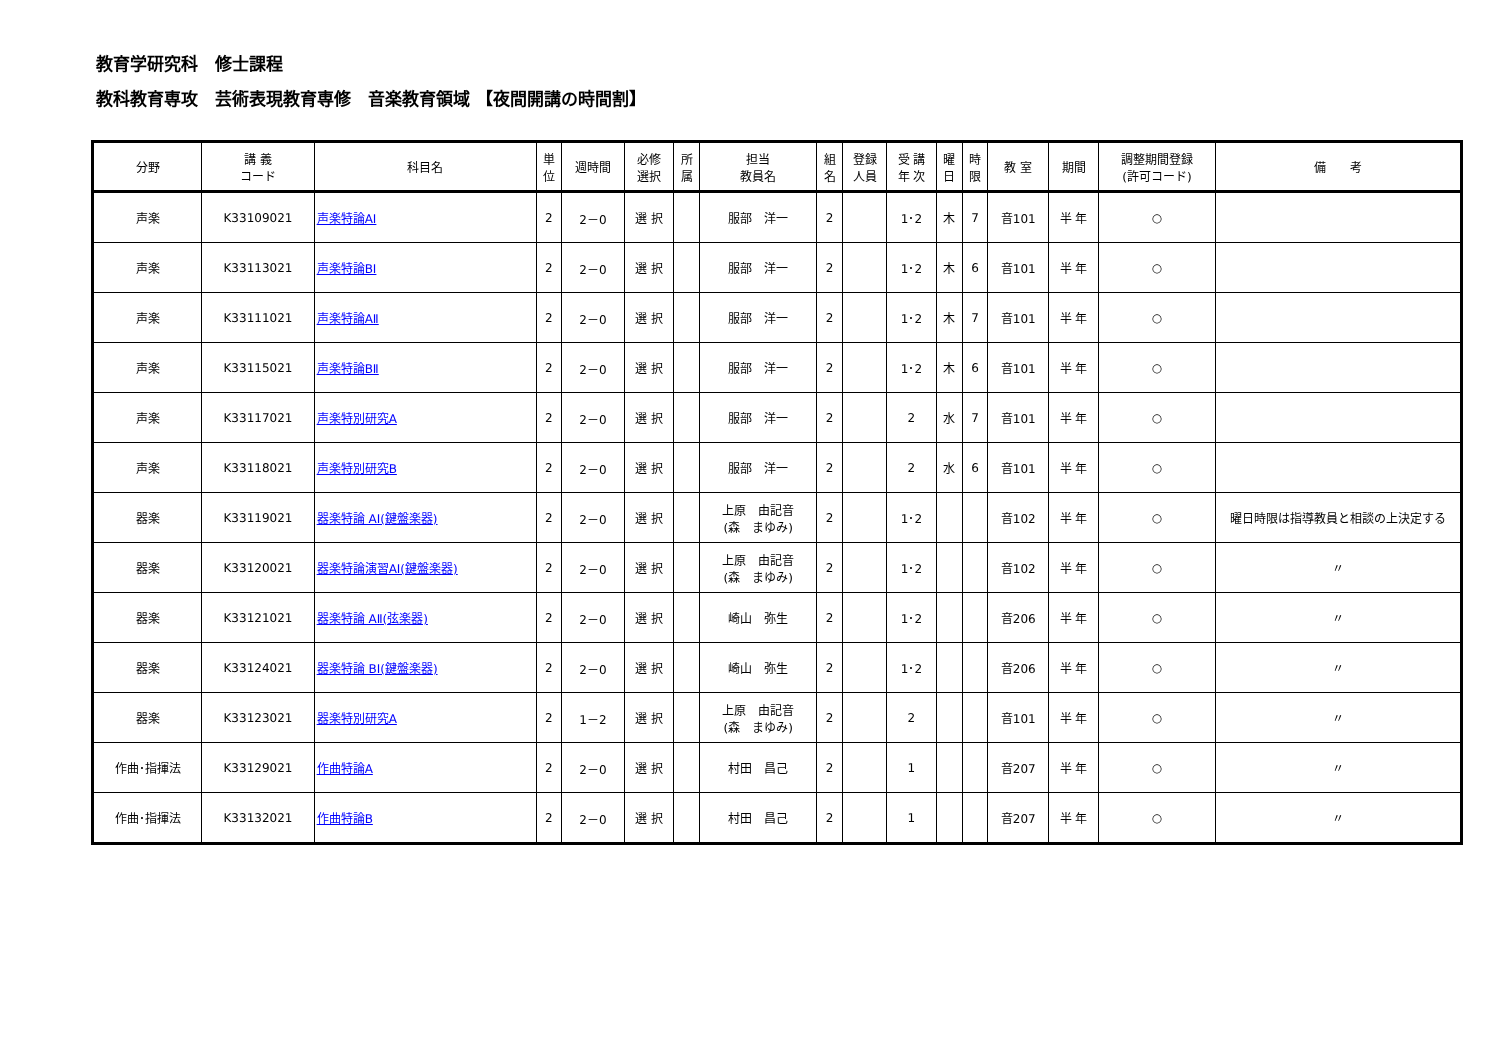教育学研究科　修士課程
教科教育専攻　芸術表現教育専修　音楽教育領域 【夜間開講の時間割】
| 分野 | 講 義 コード | 科目名 | 単 位 | 週時間 | 必修 選択 | 所 属 | 担当 教員名 | 組 名 | 登録 人員 | 受 講 年 次 | 曜 日 | 時 限 | 教 室 | 期間 | 調整期間登録 (許可コード) | 備 考 |
| --- | --- | --- | --- | --- | --- | --- | --- | --- | --- | --- | --- | --- | --- | --- | --- | --- |
| 声楽 | K33109021 | 声楽特論AⅠ | 2 | 2－0 | 選 択 | | 服部 洋一 | 2 | | 1･2 | 木 | 7 | 音101 | 半 年 | ○ | |
| 声楽 | K33113021 | 声楽特論BⅠ | 2 | 2－0 | 選 択 | | 服部 洋一 | 2 | | 1･2 | 木 | 6 | 音101 | 半 年 | ○ | |
| 声楽 | K33111021 | 声楽特論AⅡ | 2 | 2－0 | 選 択 | | 服部 洋一 | 2 | | 1･2 | 木 | 7 | 音101 | 半 年 | ○ | |
| 声楽 | K33115021 | 声楽特論BⅡ | 2 | 2－0 | 選 択 | | 服部 洋一 | 2 | | 1･2 | 木 | 6 | 音101 | 半 年 | ○ | |
| 声楽 | K33117021 | 声楽特別研究A | 2 | 2－0 | 選 択 | | 服部 洋一 | 2 | | 2 | 水 | 7 | 音101 | 半 年 | ○ | |
| 声楽 | K33118021 | 声楽特別研究B | 2 | 2－0 | 選 択 | | 服部 洋一 | 2 | | 2 | 水 | 6 | 音101 | 半 年 | ○ | |
| 器楽 | K33119021 | 器楽特論 AⅠ(鍵盤楽器) | 2 | 2－0 | 選 択 | | 上原 由記音 (森 まゆみ) | 2 | | 1･2 | | | 音102 | 半 年 | ○ | 曜日時限は指導教員と相談の上決定する |
| 器楽 | K33120021 | 器楽特論演習AⅠ(鍵盤楽器) | 2 | 2－0 | 選 択 | | 上原 由記音 (森 まゆみ) | 2 | | 1･2 | | | 音102 | 半 年 | ○ | 〃 |
| 器楽 | K33121021 | 器楽特論 AⅡ(弦楽器) | 2 | 2－0 | 選 択 | | 崎山 弥生 | 2 | | 1･2 | | | 音206 | 半 年 | ○ | 〃 |
| 器楽 | K33124021 | 器楽特論 BⅠ(鍵盤楽器) | 2 | 2－0 | 選 択 | | 崎山 弥生 | 2 | | 1･2 | | | 音206 | 半 年 | ○ | 〃 |
| 器楽 | K33123021 | 器楽特別研究A | 2 | 1－2 | 選 択 | | 上原 由記音 (森 まゆみ) | 2 | | 2 | | | 音101 | 半 年 | ○ | 〃 |
| 作曲･指揮法 | K33129021 | 作曲特論A | 2 | 2－0 | 選 択 | | 村田 昌己 | 2 | | 1 | | | 音207 | 半 年 | ○ | 〃 |
| 作曲･指揮法 | K33132021 | 作曲特論B | 2 | 2－0 | 選 択 | | 村田 昌己 | 2 | | 1 | | | 音207 | 半 年 | ○ | 〃 |